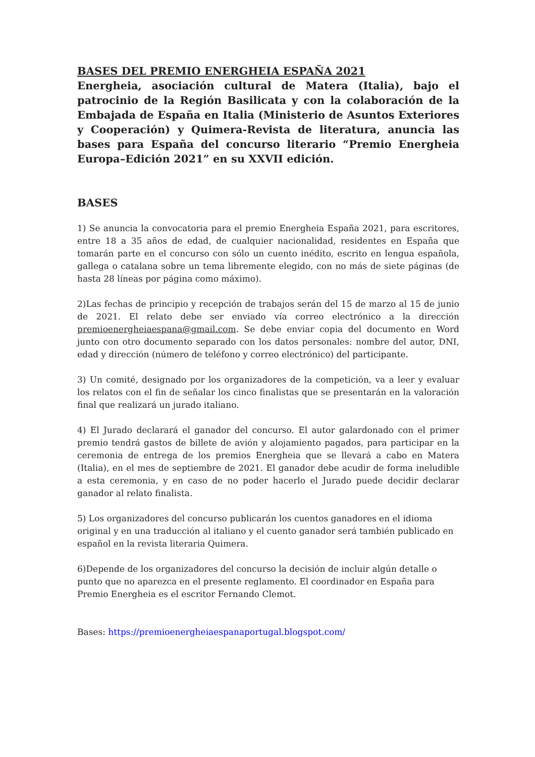BASES DEL PREMIO ENERGHEIA ESPAÑA 2021
Energheia, asociación cultural de Matera (Italia), bajo el patrocinio de la Región Basilicata y con la colaboración de la Embajada de España en Italia (Ministerio de Asuntos Exteriores y Cooperación) y Quimera-Revista de literatura, anuncia las bases para España del concurso literario “Premio Energheia Europa–Edición 2021” en su XXVII edición.
BASES
1) Se anuncia la convocatoria para el premio Energheia España 2021, para escritores, entre 18 a 35 años de edad, de cualquier nacionalidad, residentes en España que tomarán parte en el concurso con sólo un cuento inédito, escrito en lengua española, gallega o catalana sobre un tema libremente elegido, con no más de siete páginas (de hasta 28 líneas por página como máximo).
2)Las fechas de principio y recepción de trabajos serán del 15 de marzo al 15 de junio de 2021. El relato debe ser enviado vía correo electrónico a la dirección premioenergheiaespana@gmail.com. Se debe enviar copia del documento en Word junto con otro documento separado con los datos personales: nombre del autor, DNI, edad y dirección (número de teléfono y correo electrónico) del participante.
3) Un comité, designado por los organizadores de la competición, va a leer y evaluar los relatos con el fin de señalar los cinco finalistas que se presentarán en la valoración final que realizará un jurado italiano.
4) El Jurado declarará el ganador del concurso. El autor galardonado con el primer premio tendrá gastos de billete de avión y alojamiento pagados, para participar en la ceremonia de entrega de los premios Energheia que se llevará a cabo en Matera (Italia), en el mes de septiembre de 2021. El ganador debe acudir de forma ineludible a esta ceremonia, y en caso de no poder hacerlo el Jurado puede decidir declarar ganador al relato finalista.
5) Los organizadores del concurso publicarán los cuentos ganadores en el idioma original y en una traducción al italiano y el cuento ganador será también publicado en español en la revista literaria Quimera.
6)Depende de los organizadores del concurso la decisión de incluir algún detalle o punto que no aparezca en el presente reglamento. El coordinador en España para Premio Energheia es el escritor Fernando Clemot.
Bases: https://premioenergheiaespanaportugal.blogspot.com/